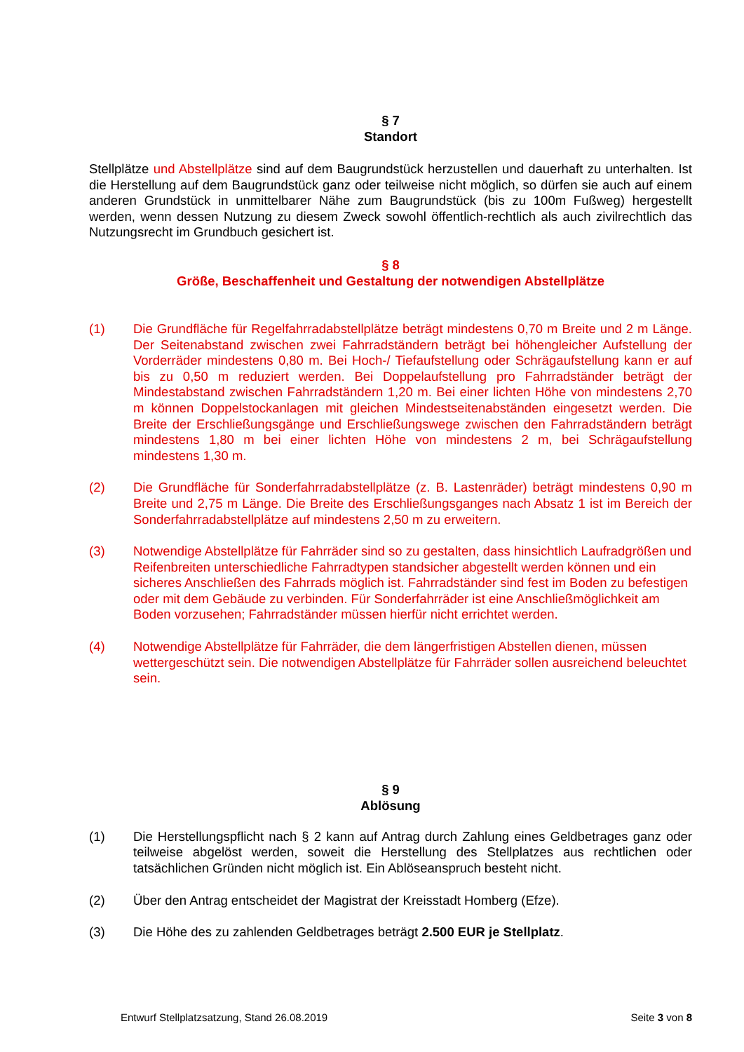§ 7
Standort
Stellplätze und Abstellplätze sind auf dem Baugrundstück herzustellen und dauerhaft zu unterhalten. Ist die Herstellung auf dem Baugrundstück ganz oder teilweise nicht möglich, so dürfen sie auch auf einem anderen Grundstück in unmittelbarer Nähe zum Baugrundstück (bis zu 100m Fußweg) hergestellt werden, wenn dessen Nutzung zu diesem Zweck sowohl öffentlich-rechtlich als auch zivilrechtlich das Nutzungsrecht im Grundbuch gesichert ist.
§ 8
Größe, Beschaffenheit und Gestaltung der notwendigen Abstellplätze
(1) Die Grundfläche für Regelfahrradabstellplätze beträgt mindestens 0,70 m Breite und 2 m Länge. Der Seitenabstand zwischen zwei Fahrradständern beträgt bei höhengleicher Aufstellung der Vorderräder mindestens 0,80 m. Bei Hoch-/ Tiefaufstellung oder Schrägaufstellung kann er auf bis zu 0,50 m reduziert werden. Bei Doppelaufstellung pro Fahrradständer beträgt der Mindestabstand zwischen Fahrradständern 1,20 m. Bei einer lichten Höhe von mindestens 2,70 m können Doppelstockanlagen mit gleichen Mindestseitenabständen eingesetzt werden. Die Breite der Erschließungsgänge und Erschließungswege zwischen den Fahrradständern beträgt mindestens 1,80 m bei einer lichten Höhe von mindestens 2 m, bei Schrägaufstellung mindestens 1,30 m.
(2) Die Grundfläche für Sonderfahrradabstellplätze (z. B. Lastenräder) beträgt mindestens 0,90 m Breite und 2,75 m Länge. Die Breite des Erschließungsganges nach Absatz 1 ist im Bereich der Sonderfahrradabstellplätze auf mindestens 2,50 m zu erweitern.
(3) Notwendige Abstellplätze für Fahrräder sind so zu gestalten, dass hinsichtlich Laufradgrößen und Reifenbreiten unterschiedliche Fahrradtypen standsicher abgestellt werden können und ein sicheres Anschließen des Fahrrads möglich ist. Fahrradständer sind fest im Boden zu befestigen oder mit dem Gebäude zu verbinden. Für Sonderfahrräder ist eine Anschließmöglichkeit am Boden vorzusehen; Fahrradständer müssen hierfür nicht errichtet werden.
(4) Notwendige Abstellplätze für Fahrräder, die dem längerfristigen Abstellen dienen, müssen wettergeschützt sein. Die notwendigen Abstellplätze für Fahrräder sollen ausreichend beleuchtet sein.
§ 9
Ablösung
(1) Die Herstellungspflicht nach § 2 kann auf Antrag durch Zahlung eines Geldbetrages ganz oder teilweise abgelöst werden, soweit die Herstellung des Stellplatzes aus rechtlichen oder tatsächlichen Gründen nicht möglich ist. Ein Ablöseanspruch besteht nicht.
(2) Über den Antrag entscheidet der Magistrat der Kreisstadt Homberg (Efze).
(3) Die Höhe des zu zahlenden Geldbetrages beträgt 2.500 EUR je Stellplatz.
Entwurf Stellplatzsatzung, Stand 26.08.2019 Seite 3 von 8